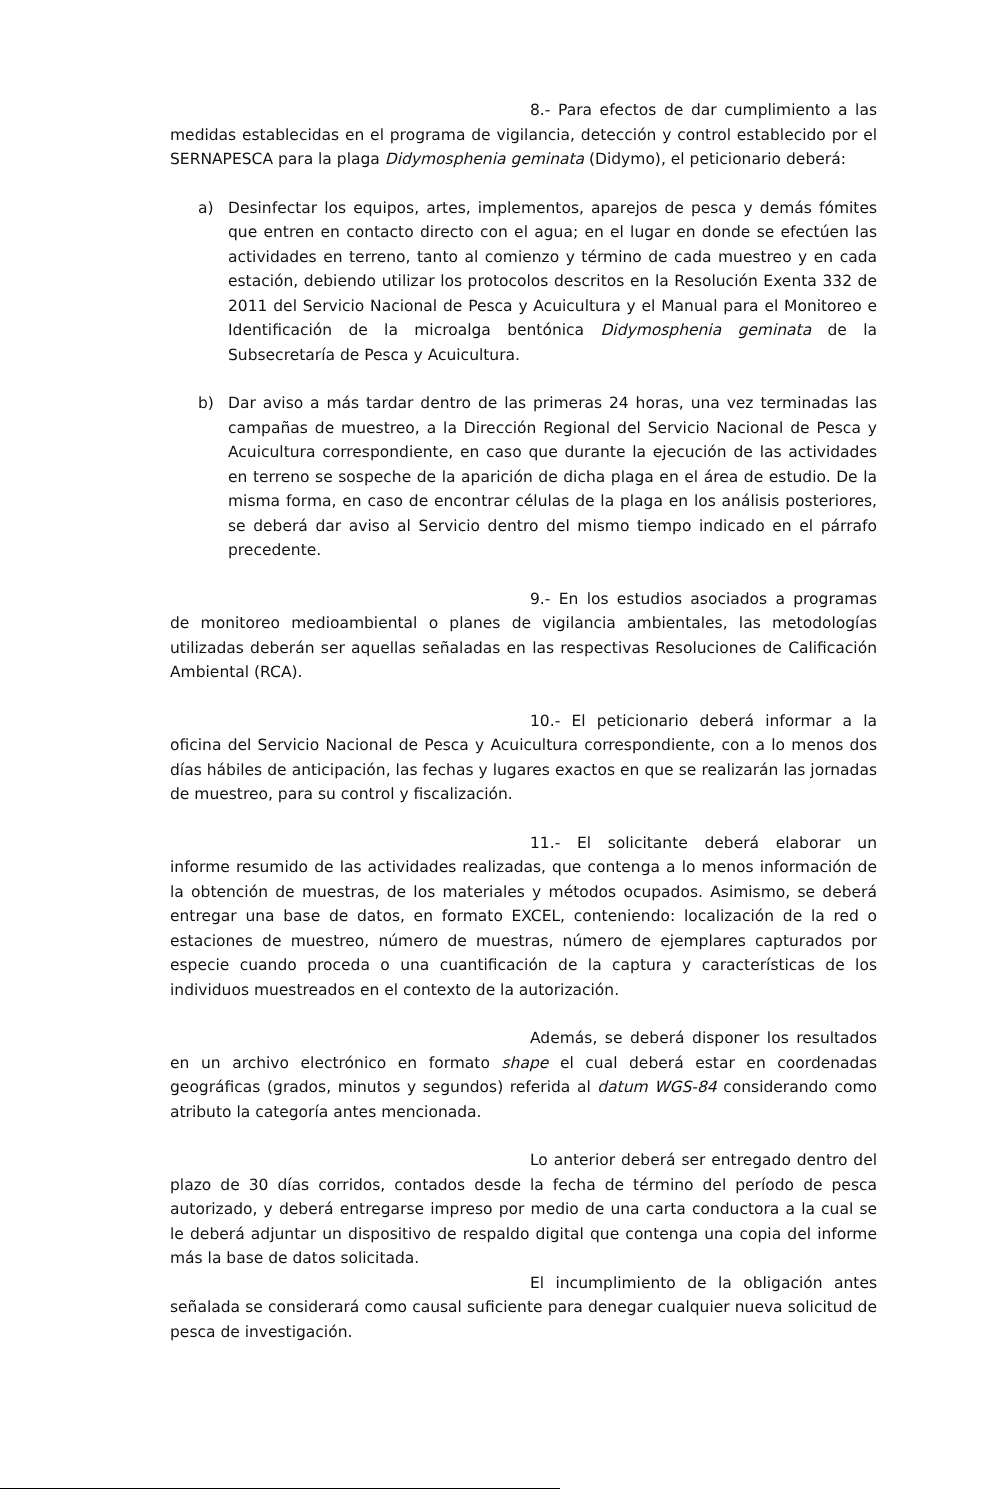8.- Para efectos de dar cumplimiento a las medidas establecidas en el programa de vigilancia, detección y control establecido por el SERNAPESCA para la plaga Didymosphenia geminata (Didymo), el peticionario deberá:
a) Desinfectar los equipos, artes, implementos, aparejos de pesca y demás fómites que entren en contacto directo con el agua; en el lugar en donde se efectúen las actividades en terreno, tanto al comienzo y término de cada muestreo y en cada estación, debiendo utilizar los protocolos descritos en la Resolución Exenta 332 de 2011 del Servicio Nacional de Pesca y Acuicultura y el Manual para el Monitoreo e Identificación de la microalga bentónica Didymosphenia geminata de la Subsecretaría de Pesca y Acuicultura.
b) Dar aviso a más tardar dentro de las primeras 24 horas, una vez terminadas las campañas de muestreo, a la Dirección Regional del Servicio Nacional de Pesca y Acuicultura correspondiente, en caso que durante la ejecución de las actividades en terreno se sospeche de la aparición de dicha plaga en el área de estudio. De la misma forma, en caso de encontrar células de la plaga en los análisis posteriores, se deberá dar aviso al Servicio dentro del mismo tiempo indicado en el párrafo precedente.
9.- En los estudios asociados a programas de monitoreo medioambiental o planes de vigilancia ambientales, las metodologías utilizadas deberán ser aquellas señaladas en las respectivas Resoluciones de Calificación Ambiental (RCA).
10.- El peticionario deberá informar a la oficina del Servicio Nacional de Pesca y Acuicultura correspondiente, con a lo menos dos días hábiles de anticipación, las fechas y lugares exactos en que se realizarán las jornadas de muestreo, para su control y fiscalización.
11.- El solicitante deberá elaborar un informe resumido de las actividades realizadas, que contenga a lo menos información de la obtención de muestras, de los materiales y métodos ocupados. Asimismo, se deberá entregar una base de datos, en formato EXCEL, conteniendo: localización de la red o estaciones de muestreo, número de muestras, número de ejemplares capturados por especie cuando proceda o una cuantificación de la captura y características de los individuos muestreados en el contexto de la autorización.
Además, se deberá disponer los resultados en un archivo electrónico en formato shape el cual deberá estar en coordenadas geográficas (grados, minutos y segundos) referida al datum WGS-84 considerando como atributo la categoría antes mencionada.
Lo anterior deberá ser entregado dentro del plazo de 30 días corridos, contados desde la fecha de término del período de pesca autorizado, y deberá entregarse impreso por medio de una carta conductora a la cual se le deberá adjuntar un dispositivo de respaldo digital que contenga una copia del informe más la base de datos solicitada.
El incumplimiento de la obligación antes señalada se considerará como causal suficiente para denegar cualquier nueva solicitud de pesca de investigación.